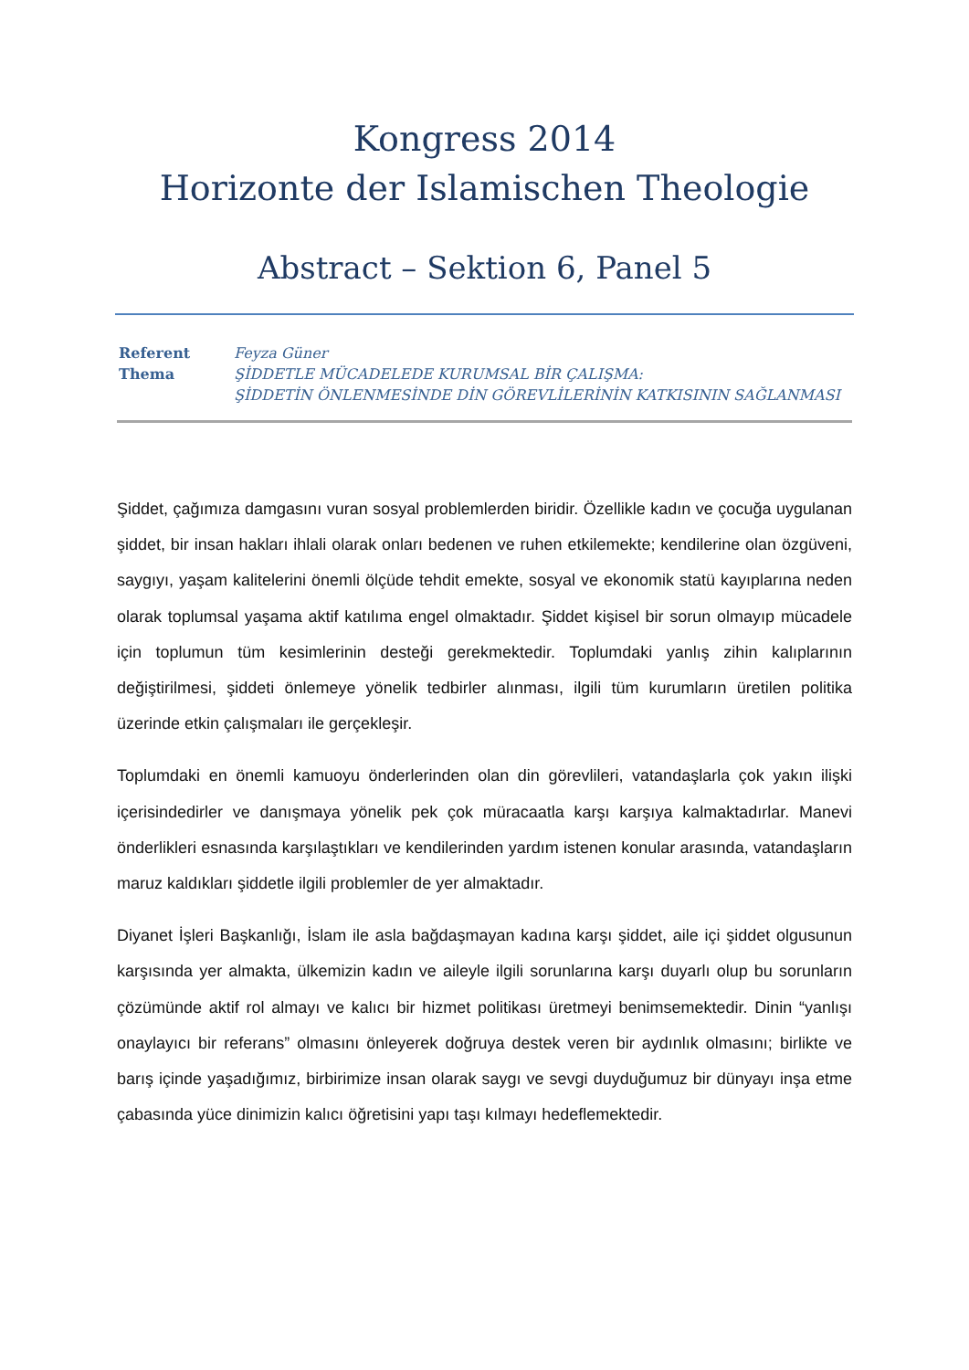Kongress 2014
Horizonte der Islamischen Theologie
Abstract – Sektion 6, Panel 5
Referent Feyza Güner Thema ŞİDDETLE MÜCADELEDE KURUMSAL BİR ÇALIŞMA:
ŞİDDETİN ÖNLENMESİNDE DİN GÖREVLİLERİNİN KATKISININ SAĞLANMASI
Şiddet, çağımıza damgasını vuran sosyal problemlerden biridir. Özellikle kadın ve çocuğa uygulanan şiddet, bir insan hakları ihlali olarak onları bedenen ve ruhen etkilemekte; kendilerine olan özgüveni, saygıyı, yaşam kalitelerini önemli ölçüde tehdit emekte, sosyal ve ekonomik statü kayıplarına neden olarak toplumsal yaşama aktif katılıma engel olmaktadır. Şiddet kişisel bir sorun olmayıp mücadele için toplumun tüm kesimlerinin desteği gerekmektedir. Toplumdaki yanlış zihin kalıplarının değiştirilmesi, şiddeti önlemeye yönelik tedbirler alınması, ilgili tüm kurumların üretilen politika üzerinde etkin çalışmaları ile gerçekleşir.
Toplumdaki en önemli kamuoyu önderlerinden olan din görevlileri, vatandaşlarla çok yakın ilişki içerisindedirler ve danışmaya yönelik pek çok müracaatla karşı karşıya kalmaktadırlar. Manevi önderlikleri esnasında karşılaştıkları ve kendilerinden yardım istenen konular arasında, vatandaşların maruz kaldıkları şiddetle ilgili problemler de yer almaktadır.
Diyanet İşleri Başkanlığı, İslam ile asla bağdaşmayan kadına karşı şiddet, aile içi şiddet olgusunun karşısında yer almakta, ülkemizin kadın ve aileyle ilgili sorunlarına karşı duyarlı olup bu sorunların çözümünde aktif rol almayı ve kalıcı bir hizmet politikası üretmeyi benimsemektedir. Dinin “yanlışı onaylayıcı bir referans” olmasını önleyerek doğruya destek veren bir aydınlık olmasını; birlikte ve barış içinde yaşadığımız, birbirimize insan olarak saygı ve sevgi duyduğumuz bir dünyayı inşa etme çabasında yüce dinimizin kalıcı öğretisini yapı taşı kılmayı hedeflemektedir.